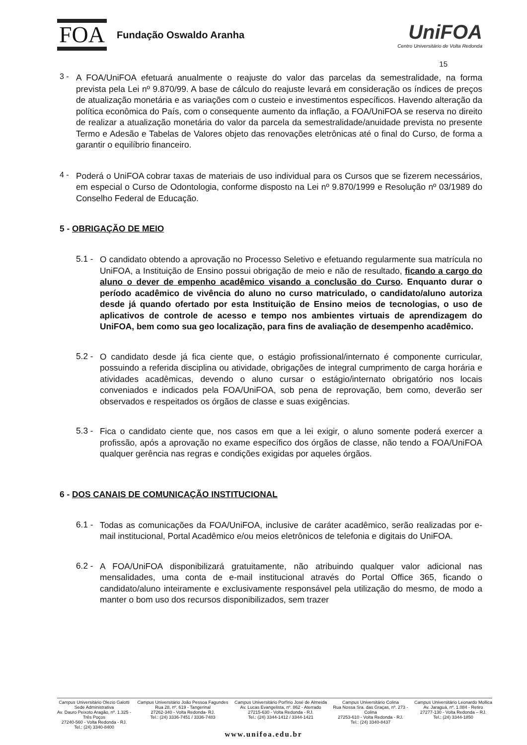FOA Fundação Oswaldo Aranha
UniFOA
Centro Universitário de Volta Redonda
15
3 -
A FOA/UniFOA efetuará anualmente o reajuste do valor das parcelas da semestralidade, na forma prevista pela Lei nº 9.870/99. A base de cálculo do reajuste levará em consideração os índices de preços de atualização monetária e as variações com o custeio e investimentos específicos. Havendo alteração da política econômica do País, com o consequente aumento da inflação, a FOA/UniFOA se reserva no direito de realizar a atualização monetária do valor da parcela da semestralidade/anuidade prevista no presente Termo e Adesão e Tabelas de Valores objeto das renovações eletrônicas até o final do Curso, de forma a garantir o equilíbrio financeiro.
4 -
Poderá o UniFOA cobrar taxas de materiais de uso individual para os Cursos que se fizerem necessários, em especial o Curso de Odontologia, conforme disposto na Lei nº 9.870/1999 e Resolução nº 03/1989 do Conselho Federal de Educação.
5 - OBRIGAÇÃO DE MEIO
5.1 -
O candidato obtendo a aprovação no Processo Seletivo e efetuando regularmente sua matrícula no UniFOA, a Instituição de Ensino possui obrigação de meio e não de resultado, ficando a cargo do aluno o dever de empenho acadêmico visando a conclusão do Curso. Enquanto durar o período acadêmico de vivência do aluno no curso matriculado, o candidato/aluno autoriza desde já quando ofertado por esta Instituição de Ensino meios de tecnologias, o uso de aplicativos de controle de acesso e tempo nos ambientes virtuais de aprendizagem do UniFOA, bem como sua geo localização, para fins de avaliação de desempenho acadêmico.
5.2 -
O candidato desde já fica ciente que, o estágio profissional/internato é componente curricular, possuindo a referida disciplina ou atividade, obrigações de integral cumprimento de carga horária e atividades acadêmicas, devendo o aluno cursar o estágio/internato obrigatório nos locais conveniados e indicados pela FOA/UniFOA, sob pena de reprovação, bem como, deverão ser observados e respeitados os órgãos de classe e suas exigências.
5.3 -
Fica o candidato ciente que, nos casos em que a lei exigir, o aluno somente poderá exercer a profissão, após a aprovação no exame específico dos órgãos de classe, não tendo a FOA/UniFOA qualquer gerência nas regras e condições exigidas por aqueles órgãos.
6 - DOS CANAIS DE COMUNICAÇÃO INSTITUCIONAL
6.1 -
Todas as comunicações da FOA/UniFOA, inclusive de caráter acadêmico, serão realizadas por e-mail institucional, Portal Acadêmico e/ou meios eletrônicos de telefonia e digitais do UniFOA.
6.2 -
A FOA/UniFOA disponibilizará gratuitamente, não atribuindo qualquer valor adicional nas mensalidades, uma conta de e-mail institucional através do Portal Office 365, ficando o candidato/aluno inteiramente e exclusivamente responsável pela utilização do mesmo, de modo a manter o bom uso dos recursos disponibilizados, sem trazer
Campus Universitário Olezio Galotti
Sede Administrativa
Av. Dauro Peixoto Aragão, nº. 1.325 -
Três Poços
27240-560 - Volta Redonda - RJ.
Tel.: (24) 3340-8400
Campus Universitário João Pessoa Fagundes
Rua 28, nº. 619 - Tangerinal
27262-340 - Volta Redonda- RJ.
Tel.: (24) 3336-7451 / 3336-7483
Campus Universitário Porfírio José de Almeida
Av. Lucas Evangelista, nº. 862 - Aterrado
27215-630 - Volta Redonda - RJ.
Tel.: (24) 3344-1412 / 3344-1421
Campus Universitário Colina
Rua Nossa Sra. das Graças, nº. 273 -
Colina
27253-610 - Volta Redonda - RJ.
Tel.: (24) 3340-8437
Campus Universitário Leonardo Mollica
Av. Jaraguá, nº. 1.084 - Retiro
27277-130 - Volta Redonda – RJ.
Tel.: (24) 3344-1850
www.unifoa.edu.br